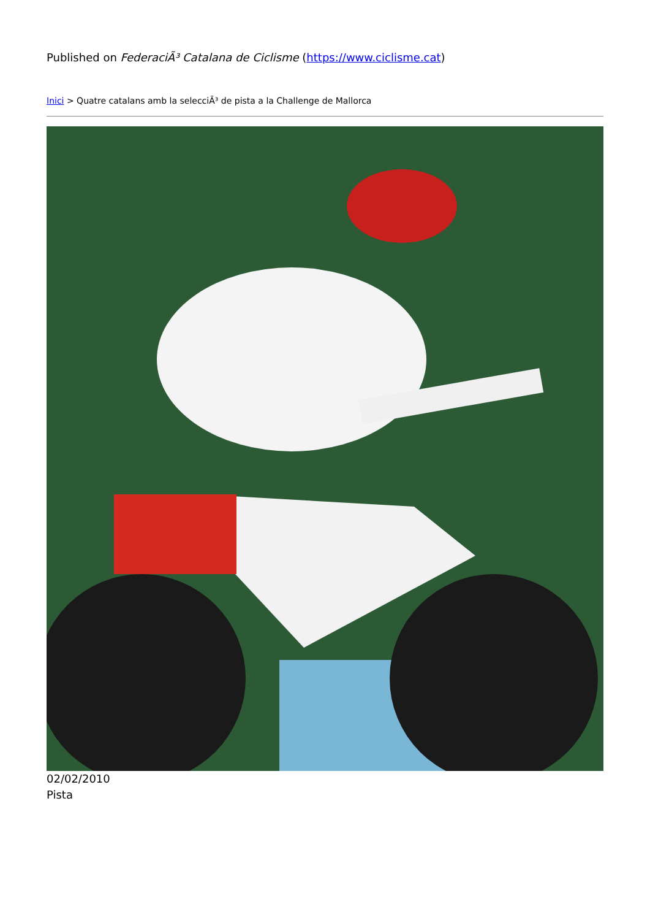Published on FederaciÃ³ Catalana de Ciclisme (https://www.ciclisme.cat)
Inici > Quatre catalans amb la selecciÃ³ de pista a la Challenge de Mallorca
02/02/2010
Pista